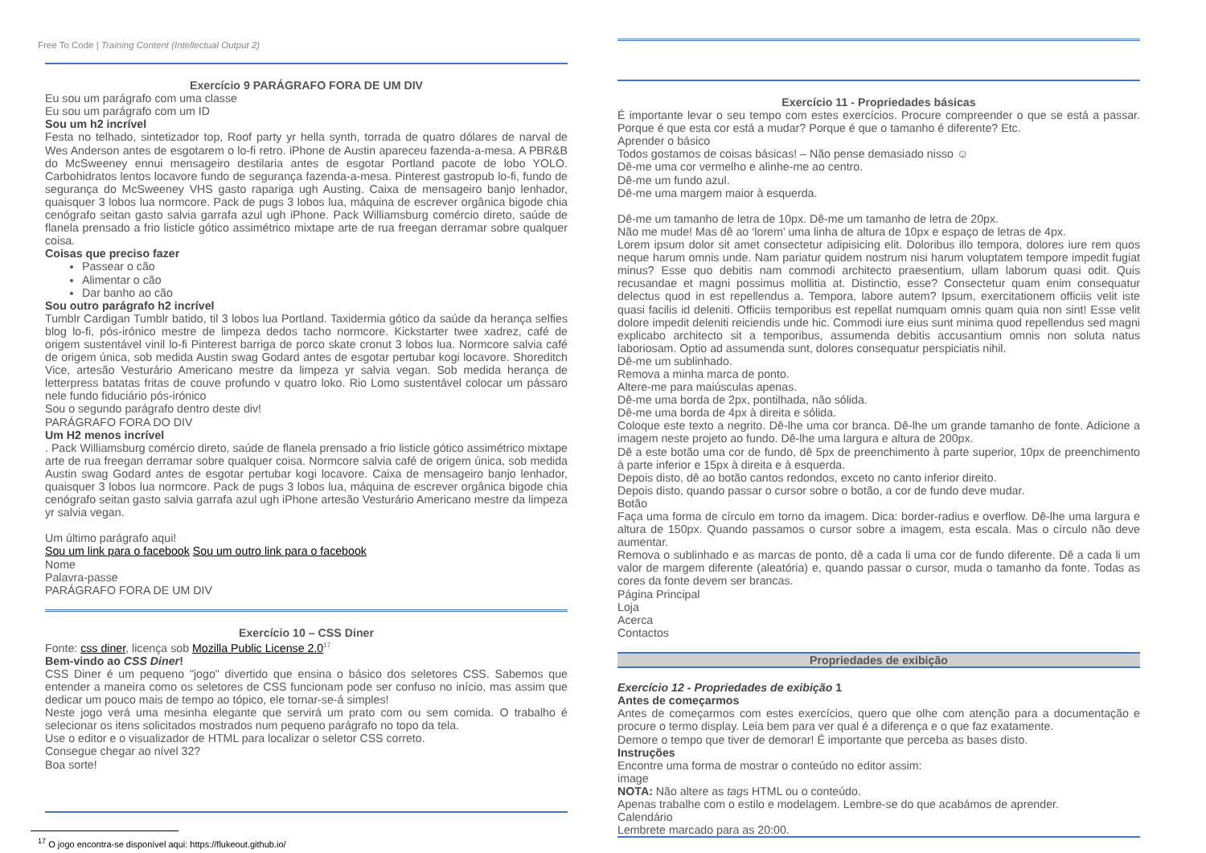Free To Code | Training Content (Intellectual Output 2)
Exercício 9 PARÁGRAFO FORA DE UM DIV
Eu sou um parágrafo com uma classe
Eu sou um parágrafo com um ID
Sou um h2 incrível
Festa no telhado, sintetizador top, Roof party yr hella synth, torrada de quatro dólares de narval de Wes Anderson antes de esgotarem o lo-fi retro. iPhone de Austin apareceu fazenda-a-mesa. A PBR&B do McSweeney ennui mensageiro destilaria antes de esgotar Portland pacote de lobo YOLO. Carbohidratos lentos locavore fundo de segurança fazenda-a-mesa. Pinterest gastropub lo-fi, fundo de segurança do McSweeney VHS gasto rapariga ugh Austing. Caixa de mensageiro banjo lenhador, quaisquer 3 lobos lua normcore. Pack de pugs 3 lobos lua, máquina de escrever orgânica bigode chia cenógrafo seitan gasto salvia garrafa azul ugh iPhone. Pack Williamsburg comércio direto, saúde de flanela prensado a frio listicle gótico assimétrico mixtape arte de rua freegan derramar sobre qualquer coisa.
Coisas que preciso fazer
Passear o cão
Alimentar o cão
Dar banho ao cão
Sou outro parágrafo h2 incrível
Tumblr Cardigan Tumblr batido, til 3 lobos lua Portland. Taxidermia gótico da saúde da herança selfies blog lo-fi, pós-irónico mestre de limpeza dedos tacho normcore. Kickstarter twee xadrez, café de origem sustentável vinil lo-fi Pinterest barriga de porco skate cronut 3 lobos lua. Normcore salvia café de origem única, sob medida Austin swag Godard antes de esgotar pertubar kogi locavore. Shoreditch Vice, artesão Vesturário Americano mestre da limpeza yr salvia vegan. Sob medida herança de letterpress batatas fritas de couve profundo v quatro loko. Rio Lomo sustentável colocar um pássaro nele fundo fiduciário pós-irónico
Sou o segundo parágrafo dentro deste div!
PARÁGRAFO FORA DO DIV
Um H2 menos incrível
. Pack Williamsburg comércio direto, saúde de flanela prensado a frio listicle gótico assimétrico mixtape arte de rua freegan derramar sobre qualquer coisa. Normcore salvia café de origem única, sob medida Austin swag Godard antes de esgotar pertubar kogi locavore. Caixa de mensageiro banjo lenhador, quaisquer 3 lobos lua normcore. Pack de pugs 3 lobos lua, máquina de escrever orgânica bigode chia cenógrafo seitan gasto salvia garrafa azul ugh iPhone artesão Vesturário Americano mestre da limpeza yr salvia vegan.
Um último parágrafo aqui!
Sou um link para o facebook Sou um outro link para o facebook
Nome
Palavra-passe
PARÁGRAFO FORA DE UM DIV
Exercício 10 – CSS Diner
Fonte: css diner, licença sob Mozilla Public License 2.0<sup>17</sup>
Bem-vindo ao CSS Diner!
CSS Diner é um pequeno "jogo" divertido que ensina o básico dos seletores CSS. Sabemos que entender a maneira como os seletores de CSS funcionam pode ser confuso no início, mas assim que dedicar um pouco mais de tempo ao tópico, ele tornar-se-á simples!
Neste jogo verá uma mesinha elegante que servirá um prato com ou sem comida. O trabalho é selecionar os itens solicitados mostrados num pequeno parágrafo no topo da tela.
Use o editor e o visualizador de HTML para localizar o seletor CSS correto.
Consegue chegar ao nível 32?
Boa sorte!
<sup>17</sup> O jogo encontra-se disponível aqui: https://flukeout.github.io/
Exercício 11 - Propriedades básicas
É importante levar o seu tempo com estes exercícios. Procure compreender o que se está a passar. Porque é que esta cor está a mudar? Porque é que o tamanho é diferente? Etc.
Aprender o básico
Todos gostamos de coisas básicas! – Não pense demasiado nisso ☺
Dê-me uma cor vermelho e alinhe-me ao centro.
Dê-me um fundo azul.
Dê-me uma margem maior à esquerda.
Dê-me um tamanho de letra de 10px. Dê-me um tamanho de letra de 20px.
Não me mude! Mas dê ao ‘lorem’ uma linha de altura de 10px e espaço de letras de 4px.
Lorem ipsum dolor sit amet consectetur adipisicing elit. Doloribus illo tempora, dolores iure rem quos neque harum omnis unde. Nam pariatur quidem nostrum nisi harum voluptatem tempore impedit fugiat minus? Esse quo debitis nam commodi architecto praesentium, ullam laborum quasi odit. Quis recusandae et magni possimus mollitia at. Distinctio, esse? Consectetur quam enim consequatur delectus quod in est repellendus a. Tempora, labore autem? Ipsum, exercitationem officiis velit iste quasi facilis id deleniti. Officiis temporibus est repellat numquam omnis quam quia non sint! Esse velit dolore impedit deleniti reiciendis unde hic. Commodi iure eius sunt minima quod repellendus sed magni explicabo architecto sit a temporibus, assumenda debitis accusantium omnis non soluta natus laboriosam. Optio ad assumenda sunt, dolores consequatur perspiciatis nihil.
Dê-me um sublinhado.
Remova a minha marca de ponto.
Altere-me para maiúsculas apenas.
Dê-me uma borda de 2px, pontilhada, não sólida.
Dê-me uma borda de 4px à direita e sólida.
Coloque este texto a negrito. Dê-lhe uma cor branca. Dê-lhe um grande tamanho de fonte. Adicione a imagem neste projeto ao fundo. Dê-lhe uma largura e altura de 200px.
Dê a este botão uma cor de fundo, dê 5px de preenchimento à parte superior, 10px de preenchimento à parte inferior e 15px à direita e à esquerda.
Depois disto, dê ao botão cantos redondos, exceto no canto inferior direito.
Depois disto, quando passar o cursor sobre o botão, a cor de fundo deve mudar.
Botão
Faça uma forma de círculo em torno da imagem. Dica: border-radius e overflow. Dê-lhe uma largura e altura de 150px. Quando passamos o cursor sobre a imagem, esta escala. Mas o círculo não deve aumentar.
Remova o sublinhado e as marcas de ponto, dê a cada li uma cor de fundo diferente. Dê a cada li um valor de margem diferente (aleatória) e, quando passar o cursor, muda o tamanho da fonte. Todas as cores da fonte devem ser brancas.
Página Principal
Loja
Acerca
Contactos
Propriedades de exibição
Exercício 12 - Propriedades de exibição 1
Antes de começarmos
Antes de começarmos com estes exercícios, quero que olhe com atenção para a documentação e procure o termo display. Leia bem para ver qual é a diferença e o que faz exatamente.
Demore o tempo que tiver de demorar! É importante que perceba as bases disto.
Instruções
Encontre uma forma de mostrar o conteúdo no editor assim:
image
NOTA: Não altere as tags HTML ou o conteúdo.
Apenas trabalhe com o estilo e modelagem. Lembre-se do que acabámos de aprender.
Calendário
Lembrete marcado para as 20:00.